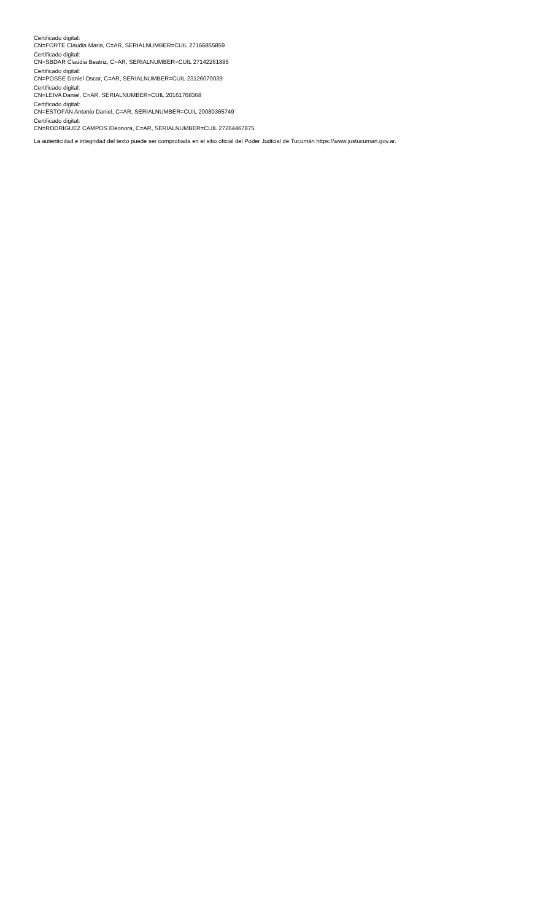Certificado digital:
CN=FORTE Claudia Maria, C=AR, SERIALNUMBER=CUIL 27166855859
Certificado digital:
CN=SBDAR Claudia Beatriz, C=AR, SERIALNUMBER=CUIL 27142261885
Certificado digital:
CN=POSSE Daniel Oscar, C=AR, SERIALNUMBER=CUIL 23126070039
Certificado digital:
CN=LEIVA Daniel, C=AR, SERIALNUMBER=CUIL 20161768368
Certificado digital:
CN=ESTOFÁN Antonio Daniel, C=AR, SERIALNUMBER=CUIL 20080365749
Certificado digital:
CN=RODRIGUEZ CAMPOS Eleonora, C=AR, SERIALNUMBER=CUIL 27264467875
La autenticidad e integridad del texto puede ser comprobada en el sitio oficial del Poder Judicial de Tucumán https://www.justucuman.gov.ar.